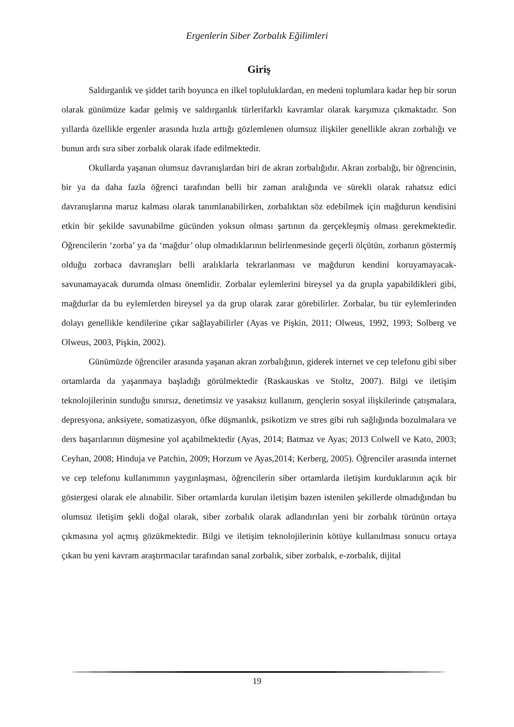Ergenlerin Siber Zorbalık Eğilimleri
Giriş
Saldırganlık ve şiddet tarih boyunca en ilkel topluluklardan, en medeni toplumlara kadar hep bir sorun olarak günümüze kadar gelmiş ve saldırganlık türlerifarklı kavramlar olarak karşımıza çıkmaktadır. Son yıllarda özellikle ergenler arasında hızla arttığı gözlemlenen olumsuz ilişkiler genellikle akran zorbalığı ve bunun ardı sıra siber zorbalık olarak ifade edilmektedir.
Okullarda yaşanan olumsuz davranışlardan biri de akran zorbalığıdır. Akran zorbalığı, bir öğrencinin, bir ya da daha fazla öğrenci tarafından belli bir zaman aralığında ve sürekli olarak rahatsız edici davranışlarına maruz kalması olarak tanımlanabilirken, zorbalıktan söz edebilmek için mağdurun kendisini etkin bir şekilde savunabilme gücünden yoksun olması şartının da gerçekleşmiş olması gerekmektedir. Öğrencilerin ‘zorba’ ya da ‘mağdur’ olup olmadıklarının belirlenmesinde geçerli ölçütün, zorbanın göstermiş olduğu zorbaca davranışları belli aralıklarla tekrarlanması ve mağdurun kendini koruyamayacak-savunamayacak durumda olması önemlidir. Zorbalar eylemlerini bireysel ya da grupla yapabildikleri gibi, mağdurlar da bu eylemlerden bireysel ya da grup olarak zarar görebilirler. Zorbalar, bu tür eylemlerinden dolayı genellikle kendilerine çıkar sağlayabilirler (Ayas ve Pişkin, 2011; Olweus, 1992, 1993; Solberg ve Olweus, 2003, Pişkin, 2002).
Günümüzde öğrenciler arasında yaşanan akran zorbalığının, giderek internet ve cep telefonu gibi siber ortamlarda da yaşanmaya başladığı görülmektedir (Raskauskas ve Stoltz, 2007). Bilgi ve iletişim teknolojilerinin sunduğu sınırsız, denetimsiz ve yasaksız kullanım, gençlerin sosyal ilişkilerinde çatışmalara, depresyona, anksiyete, somatizasyon, öfke düşmanlık, psikotizm ve stres gibi ruh sağlığında bozulmalara ve ders başarılarının düşmesine yol açabilmektedir (Ayas, 2014; Batmaz ve Ayas; 2013 Colwell ve Kato, 2003; Ceyhan, 2008; Hinduja ve Patchin, 2009; Horzum ve Ayas,2014; Kerberg, 2005). Öğrenciler arasında internet ve cep telefonu kullanımının yaygınlaşması, öğrencilerin siber ortamlarda iletişim kurduklarının açık bir göstergesi olarak ele alınabilir. Siber ortamlarda kurulan iletişim bazen istenilen şekillerde olmadığından bu olumsuz iletişim şekli doğal olarak, siber zorbalık olarak adlandırılan yeni bir zorbalık türünün ortaya çıkmasına yol açmış gözükmektedir. Bilgi ve iletişim teknolojilerinin kötüye kullanılması sonucu ortaya çıkan bu yeni kavram araştırmacılar tarafından sanal zorbalık, siber zorbalık, e-zorbalık, dijital
19